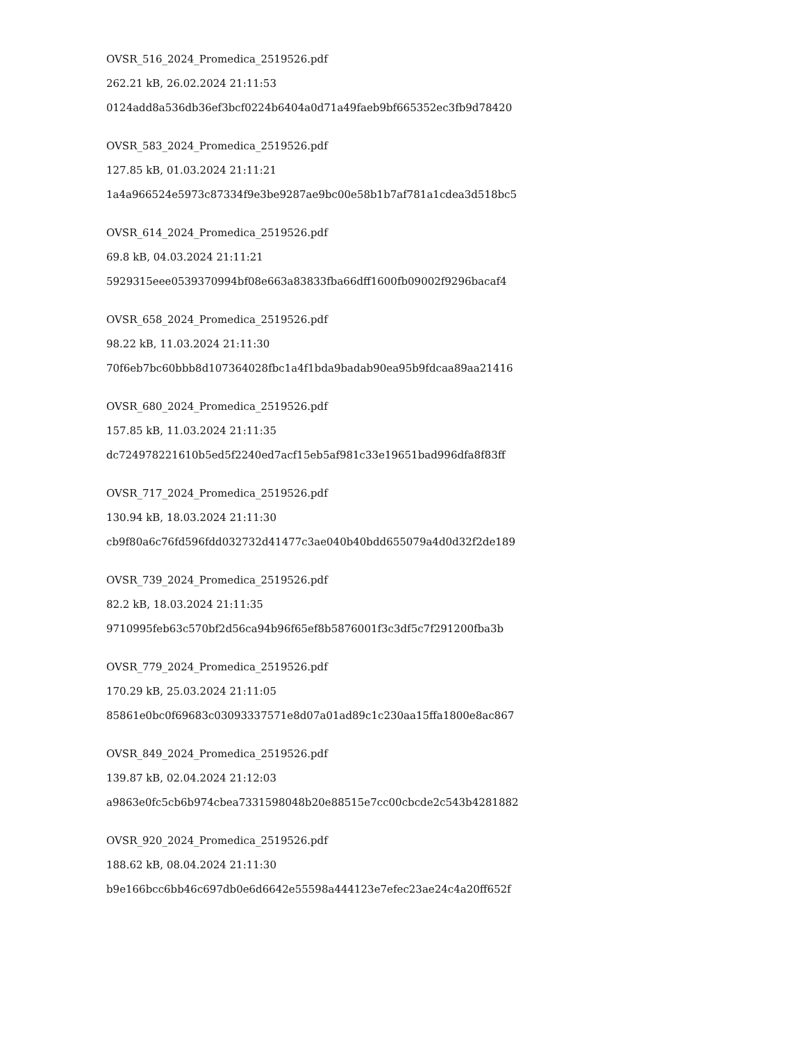OVSR_516_2024_Promedica_2519526.pdf
262.21 kB, 26.02.2024 21:11:53
0124add8a536db36ef3bcf0224b6404a0d71a49faeb9bf665352ec3fb9d78420
OVSR_583_2024_Promedica_2519526.pdf
127.85 kB, 01.03.2024 21:11:21
1a4a966524e5973c87334f9e3be9287ae9bc00e58b1b7af781a1cdea3d518bc5
OVSR_614_2024_Promedica_2519526.pdf
69.8 kB, 04.03.2024 21:11:21
5929315eee0539370994bf08e663a83833fba66dff1600fb09002f9296bacaf4
OVSR_658_2024_Promedica_2519526.pdf
98.22 kB, 11.03.2024 21:11:30
70f6eb7bc60bbb8d107364028fbc1a4f1bda9badab90ea95b9fdcaa89aa21416
OVSR_680_2024_Promedica_2519526.pdf
157.85 kB, 11.03.2024 21:11:35
dc724978221610b5ed5f2240ed7acf15eb5af981c33e19651bad996dfa8f83ff
OVSR_717_2024_Promedica_2519526.pdf
130.94 kB, 18.03.2024 21:11:30
cb9f80a6c76fd596fdd032732d41477c3ae040b40bdd655079a4d0d32f2de189
OVSR_739_2024_Promedica_2519526.pdf
82.2 kB, 18.03.2024 21:11:35
9710995feb63c570bf2d56ca94b96f65ef8b5876001f3c3df5c7f291200fba3b
OVSR_779_2024_Promedica_2519526.pdf
170.29 kB, 25.03.2024 21:11:05
85861e0bc0f69683c03093337571e8d07a01ad89c1c230aa15ffa1800e8ac867
OVSR_849_2024_Promedica_2519526.pdf
139.87 kB, 02.04.2024 21:12:03
a9863e0fc5cb6b974cbea7331598048b20e88515e7cc00cbcde2c543b4281882
OVSR_920_2024_Promedica_2519526.pdf
188.62 kB, 08.04.2024 21:11:30
b9e166bcc6bb46c697db0e6d6642e55598a444123e7efec23ae24c4a20ff652f